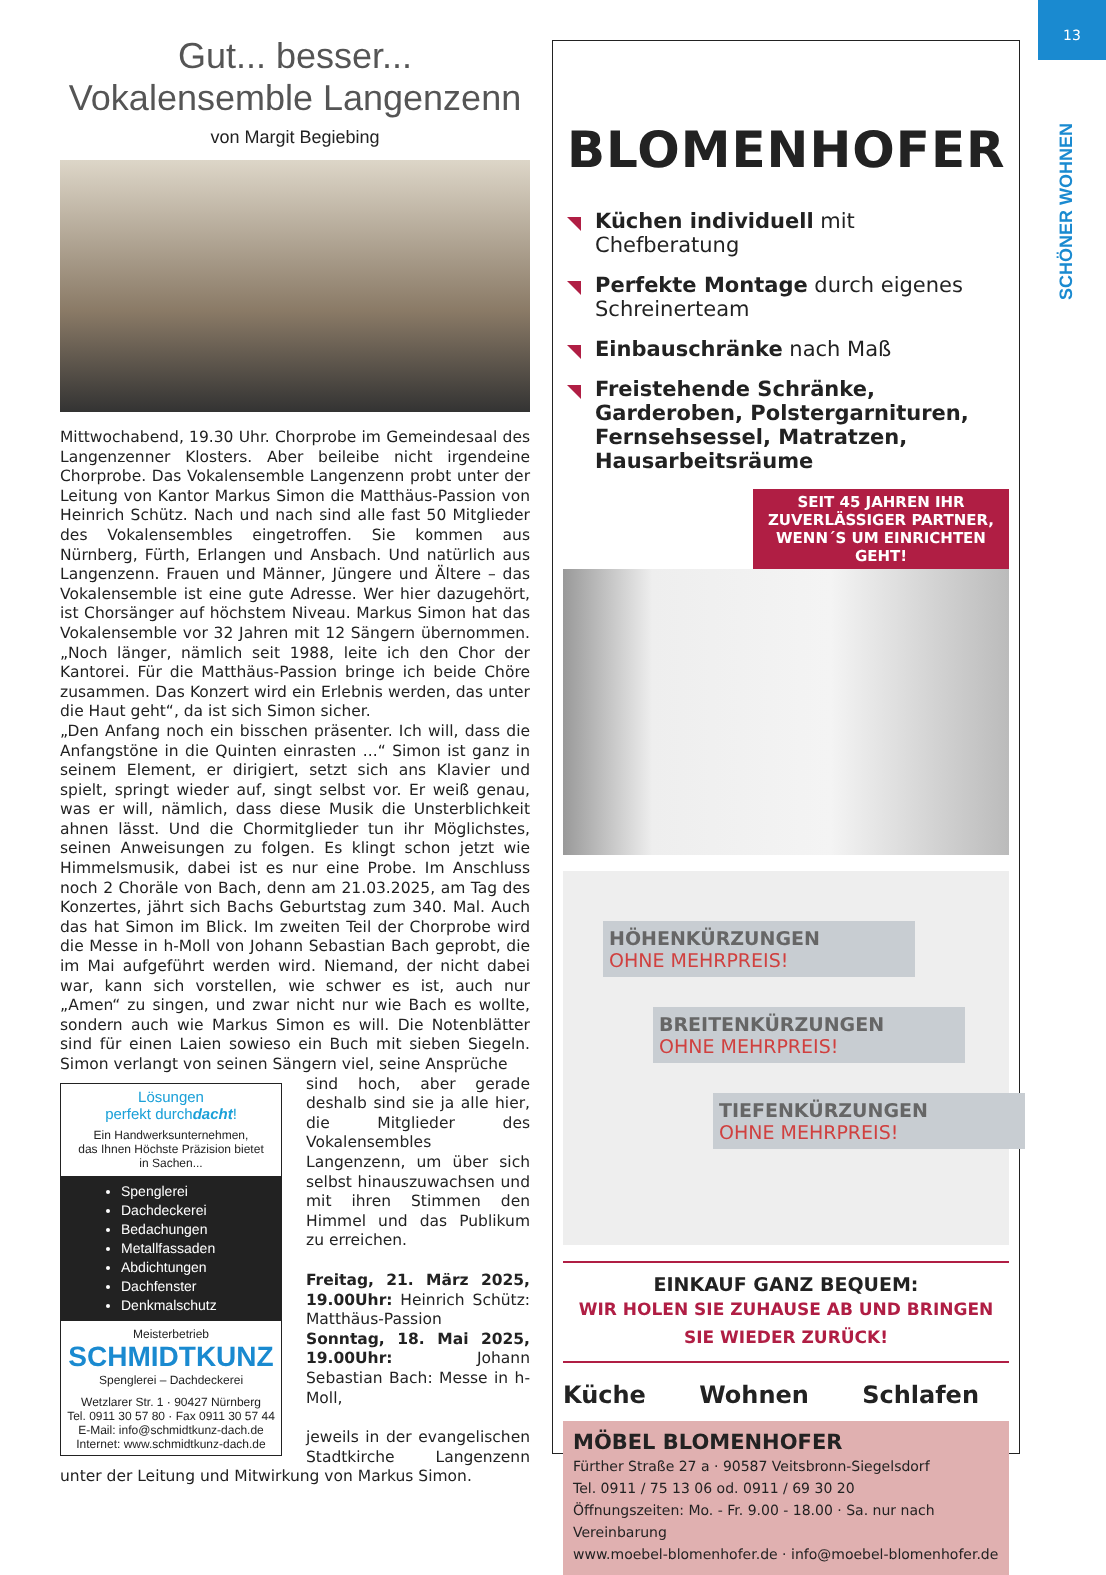13
SCHÖNER WOHNEN
Gut... besser...
Vokalensemble Langenzenn
von Margit Begiebing
Mittwochabend, 19.30 Uhr. Chorprobe im Gemeindesaal des Langenzenner Klosters. Aber beileibe nicht irgendeine Chorprobe. Das Vokalensemble Langenzenn probt unter der Leitung von Kantor Markus Simon die Matthäus-Passion von Heinrich Schütz. Nach und nach sind alle fast 50 Mitglieder des Vokalensembles eingetroffen. Sie kommen aus Nürnberg, Fürth, Erlangen und Ansbach. Und natürlich aus Langenzenn. Frauen und Männer, Jüngere und Ältere – das Vokalensemble ist eine gute Adresse. Wer hier dazugehört, ist Chorsänger auf höchstem Niveau. Markus Simon hat das Vokalensemble vor 32 Jahren mit 12 Sängern übernommen. „Noch länger, nämlich seit 1988, leite ich den Chor der Kantorei. Für die Matthäus-Passion bringe ich beide Chöre zusammen. Das Konzert wird ein Erlebnis werden, das unter die Haut geht“, da ist sich Simon sicher.
„Den Anfang noch ein bisschen präsenter. Ich will, dass die Anfangstöne in die Quinten einrasten ...“ Simon ist ganz in seinem Element, er dirigiert, setzt sich ans Klavier und spielt, springt wieder auf, singt selbst vor. Er weiß genau, was er will, nämlich, dass diese Musik die Unsterblichkeit ahnen lässt. Und die Chormitglieder tun ihr Möglichstes, seinen Anweisungen zu folgen. Es klingt schon jetzt wie Himmelsmusik, dabei ist es nur eine Probe. Im Anschluss noch 2 Choräle von Bach, denn am 21.03.2025, am Tag des Konzertes, jährt sich Bachs Geburtstag zum 340. Mal. Auch das hat Simon im Blick. Im zweiten Teil der Chorprobe wird die Messe in h-Moll von Johann Sebastian Bach geprobt, die im Mai aufgeführt werden wird. Niemand, der nicht dabei war, kann sich vorstellen, wie schwer es ist, auch nur „Amen“ zu singen, und zwar nicht nur wie Bach es wollte, sondern auch wie Markus Simon es will. Die Notenblätter sind für einen Laien sowieso ein Buch mit sieben Siegeln. Simon verlangt von seinen Sängern viel, seine Ansprüche
Lösungen
perfekt durchdacht!
Ein Handwerksunternehmen,
das Ihnen Höchste Präzision bietet
in Sachen...
Spenglerei
Dachdeckerei
Bedachungen
Metallfassaden
Abdichtungen
Dachfenster
Denkmalschutz
Meisterbetrieb
SCHMIDTKUNZ
Spenglerei – Dachdeckerei
Wetzlarer Str. 1 · 90427 Nürnberg
Tel. 0911 30 57 80 · Fax 0911 30 57 44
E-Mail: info@schmidtkunz-dach.de
Internet: www.schmidtkunz-dach.de
sind hoch, aber gerade deshalb sind sie ja alle hier, die Mitglieder des Vokalensembles Langenzenn, um über sich selbst hinauszuwachsen und mit ihren Stimmen den Himmel und das Publikum zu erreichen.
Freitag, 21. März 2025, 19.00Uhr: Heinrich Schütz: Matthäus-Passion
Sonntag, 18. Mai 2025, 19.00Uhr: Johann Sebastian Bach: Messe in h-Moll,
jeweils in der evangelischen Stadtkirche Langenzenn unter der Leitung und Mitwirkung von Markus Simon.
BLOMENHOFER
Küchen individuell mit Chefberatung
Perfekte Montage durch eigenes Schreinerteam
Einbauschränke nach Maß
Freistehende Schränke, Garderoben, Polstergarnituren, Fernsehsessel, Matratzen, Hausarbeitsräume
SEIT 45 JAHREN IHR
ZUVERLÄSSIGER PARTNER,
WENN´S UM EINRICHTEN GEHT!
HÖHENKÜRZUNGEN
OHNE MEHRPREIS!
BREITENKÜRZUNGEN
OHNE MEHRPREIS!
TIEFENKÜRZUNGEN
OHNE MEHRPREIS!
EINKAUF GANZ BEQUEM:
WIR HOLEN SIE ZUHAUSE AB UND BRINGEN SIE WIEDER ZURÜCK!
Küche Wohnen Schlafen
MÖBEL BLOMENHOFER
Fürther Straße 27 a · 90587 Veitsbronn-Siegelsdorf
Tel. 0911 / 75 13 06 od. 0911 / 69 30 20
Öffnungszeiten: Mo. - Fr. 9.00 - 18.00 · Sa. nur nach Vereinbarung
www.moebel-blomenhofer.de · info@moebel-blomenhofer.de